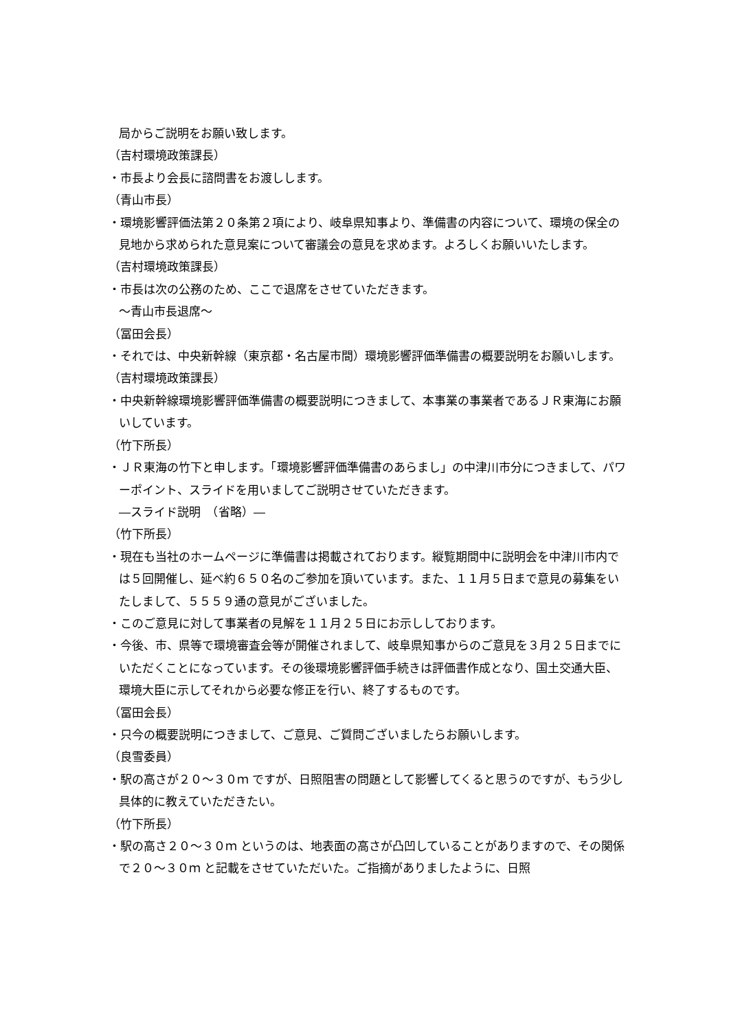局からご説明をお願い致します。
（吉村環境政策課長）
・市長より会長に諮問書をお渡しします。
（青山市長）
・環境影響評価法第２０条第２項により、岐阜県知事より、準備書の内容について、環境の保全の見地から求められた意見案について審議会の意見を求めます。よろしくお願いいたします。
（吉村環境政策課長）
・市長は次の公務のため、ここで退席をさせていただきます。
～青山市長退席～
（冨田会長）
・それでは、中央新幹線（東京都・名古屋市間）環境影響評価準備書の概要説明をお願いします。
（吉村環境政策課長）
・中央新幹線環境影響評価準備書の概要説明につきまして、本事業の事業者であるＪＲ東海にお願いしています。
（竹下所長）
・ＪＲ東海の竹下と申します。「環境影響評価準備書のあらまし」の中津川市分につきまして、パワーポイント、スライドを用いましてご説明させていただきます。
―スライド説明　（省略）―
（竹下所長）
・現在も当社のホームページに準備書は掲載されております。縦覧期間中に説明会を中津川市内では５回開催し、延べ約６５０名のご参加を頂いています。また、１１月５日まで意見の募集をいたしまして、５５５９通の意見がございました。
・このご意見に対して事業者の見解を１１月２５日にお示ししております。
・今後、市、県等で環境審査会等が開催されまして、岐阜県知事からのご意見を３月２５日までにいただくことになっています。その後環境影響評価手続きは評価書作成となり、国土交通大臣、環境大臣に示してそれから必要な修正を行い、終了するものです。
（冨田会長）
・只今の概要説明につきまして、ご意見、ご質問ございましたらお願いします。
（良雪委員）
・駅の高さが２０～３０ｍ ですが、日照阻害の問題として影響してくると思うのですが、もう少し具体的に教えていただきたい。
（竹下所長）
・駅の高さ２０～３０ｍ というのは、地表面の高さが凸凹していることがありますので、その関係で２０～３０ｍ と記載をさせていただいた。ご指摘がありましたように、日照